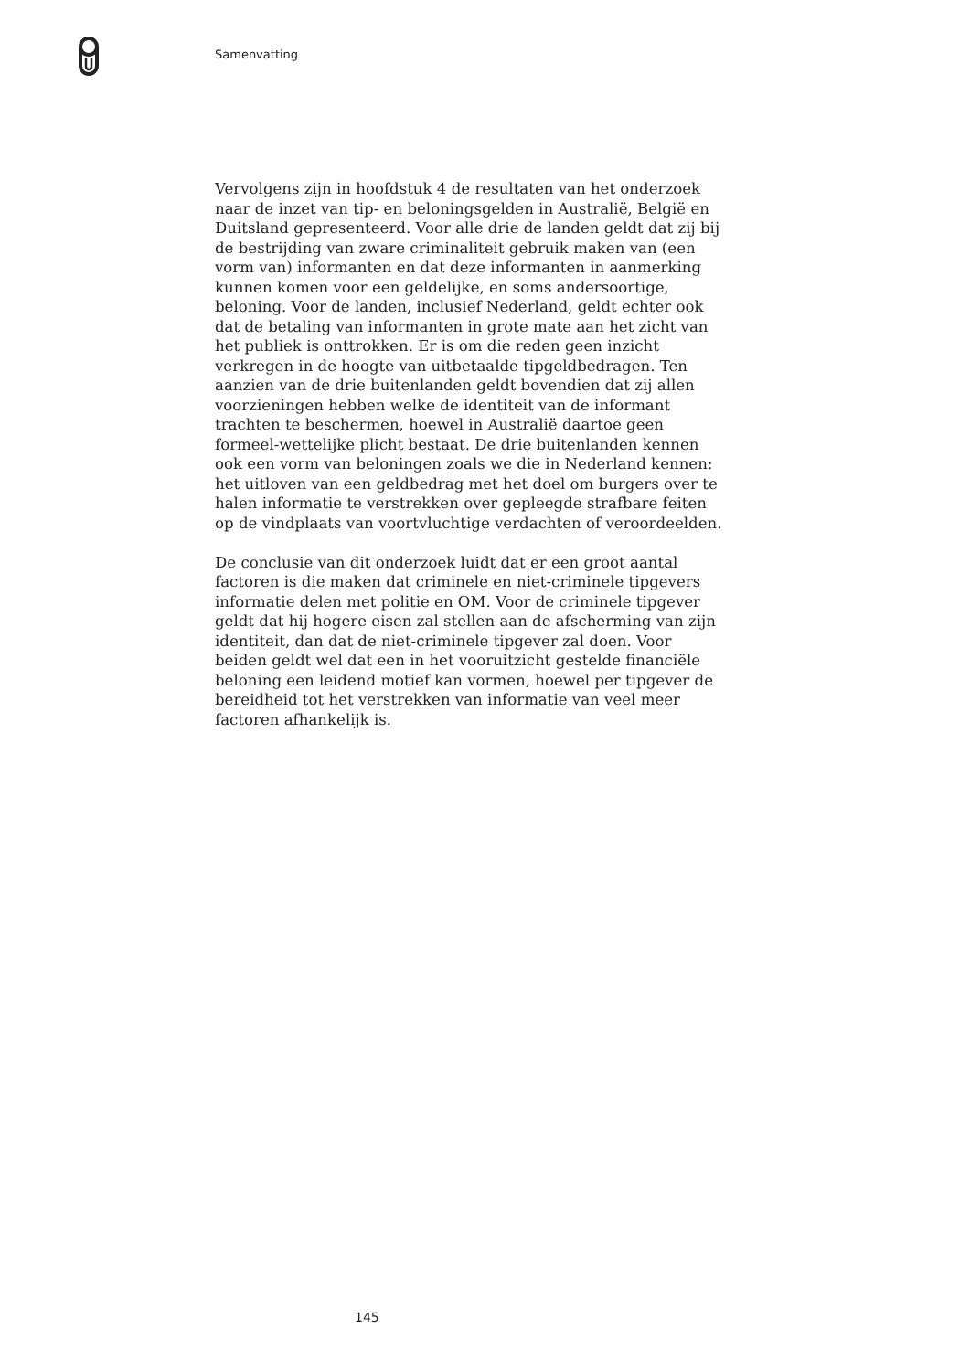Samenvatting
Vervolgens zijn in hoofdstuk 4 de resultaten van het onderzoek naar de inzet van tip- en beloningsgelden in Australië, België en Duitsland gepresenteerd. Voor alle drie de landen geldt dat zij bij de bestrijding van zware criminaliteit gebruik maken van (een vorm van) informanten en dat deze informanten in aanmerking kunnen komen voor een geldelijke, en soms andersoortige, beloning. Voor de landen, inclusief Nederland, geldt echter ook dat de betaling van informanten in grote mate aan het zicht van het publiek is onttrokken. Er is om die reden geen inzicht verkregen in de hoogte van uitbetaalde tipgeldbedragen. Ten aanzien van de drie buitenlanden geldt bovendien dat zij allen voorzieningen hebben welke de identiteit van de informant trachten te beschermen, hoewel in Australië daartoe geen formeel-wettelijke plicht bestaat. De drie buitenlanden kennen ook een vorm van beloningen zoals we die in Nederland kennen: het uitloven van een geldbedrag met het doel om burgers over te halen informatie te verstrekken over gepleegde strafbare feiten op de vindplaats van voortvluchtige verdachten of veroordeelden.
De conclusie van dit onderzoek luidt dat er een groot aantal factoren is die maken dat criminele en niet-criminele tipgevers informatie delen met politie en OM. Voor de criminele tipgever geldt dat hij hogere eisen zal stellen aan de afscherming van zijn identiteit, dan dat de niet-criminele tipgever zal doen. Voor beiden geldt wel dat een in het vooruitzicht gestelde financiële beloning een leidend motief kan vormen, hoewel per tipgever de bereidheid tot het verstrekken van informatie van veel meer factoren afhankelijk is.
145